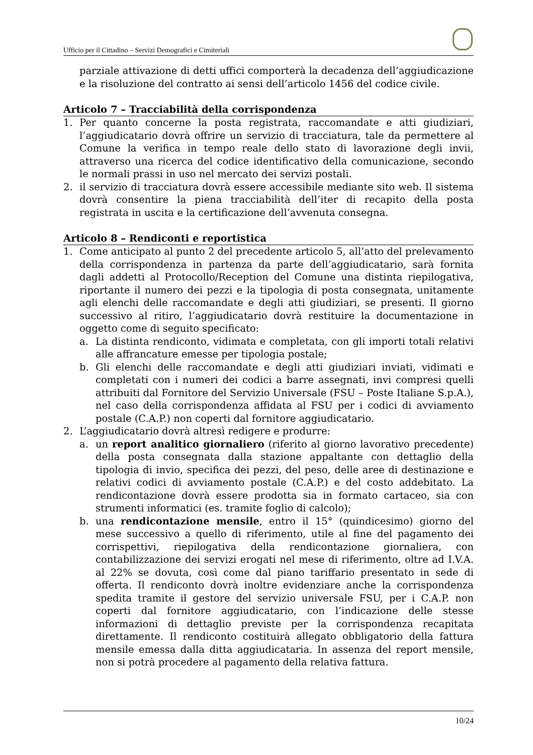Ufficio per il Cittadino – Servizi Demografici e Cimiteriali
parziale attivazione di detti uffici comporterà la decadenza dell’aggiudicazione e la risoluzione del contratto ai sensi dell’articolo 1456 del codice civile.
Articolo 7 – Tracciabilità della corrispondenza
1. Per quanto concerne la posta registrata, raccomandate e atti giudiziari, l’aggiudicatario dovrà offrire un servizio di tracciatura, tale da permettere al Comune la verifica in tempo reale dello stato di lavorazione degli invii, attraverso una ricerca del codice identificativo della comunicazione, secondo le normali prassi in uso nel mercato dei servizi postali.
2. il servizio di tracciatura dovrà essere accessibile mediante sito web. Il sistema dovrà consentire la piena tracciabilità dell’iter di recapito della posta registrata in uscita e la certificazione dell’avvenuta consegna.
Articolo 8 – Rendiconti e reportistica
1. Come anticipato al punto 2 del precedente articolo 5, all’atto del prelevamento della corrispondenza in partenza da parte dell’aggiudicatario, sarà fornita dagli addetti al Protocollo/Reception del Comune una distinta riepilogativa, riportante il numero dei pezzi e la tipologia di posta consegnata, unitamente agli elenchi delle raccomandate e degli atti giudiziari, se presenti. Il giorno successivo al ritiro, l’aggiudicatario dovrà restituire la documentazione in oggetto come di seguito specificato:
a. La distinta rendiconto, vidimata e completata, con gli importi totali relativi alle affrancature emesse per tipologia postale;
b. Gli elenchi delle raccomandate e degli atti giudiziari inviati, vidimati e completati con i numeri dei codici a barre assegnati, invi compresi quelli attribuiti dal Fornitore del Servizio Universale (FSU – Poste Italiane S.p.A.), nel caso della corrispondenza affidata al FSU per i codici di avviamento postale (C.A.P.) non coperti dal fornitore aggiudicatario.
2. L’aggiudicatario dovrà altresì redigere e produrre:
a. un report analitico giornaliero (riferito al giorno lavorativo precedente) della posta consegnata dalla stazione appaltante con dettaglio della tipologia di invio, specifica dei pezzi, del peso, delle aree di destinazione e relativi codici di avviamento postale (C.A.P.) e del costo addebitato. La rendicontazione dovrà essere prodotta sia in formato cartaceo, sia con strumenti informatici (es. tramite foglio di calcolo);
b. una rendicontazione mensile, entro il 15° (quindicesimo) giorno del mese successivo a quello di riferimento, utile al fine del pagamento dei corrispettivi, riepilogativa della rendicontazione giornaliera, con contabilizzazione dei servizi erogati nel mese di riferimento, oltre ad I.V.A. al 22% se dovuta, così come dal piano tariffario presentato in sede di offerta. Il rendiconto dovrà inoltre evidenziare anche la corrispondenza spedita tramite il gestore del servizio universale FSU, per i C.A.P. non coperti dal fornitore aggiudicatario, con l’indicazione delle stesse informazioni di dettaglio previste per la corrispondenza recapitata direttamente. Il rendiconto costituirà allegato obbligatorio della fattura mensile emessa dalla ditta aggiudicataria. In assenza del report mensile, non si potrà procedere al pagamento della relativa fattura.
10/24